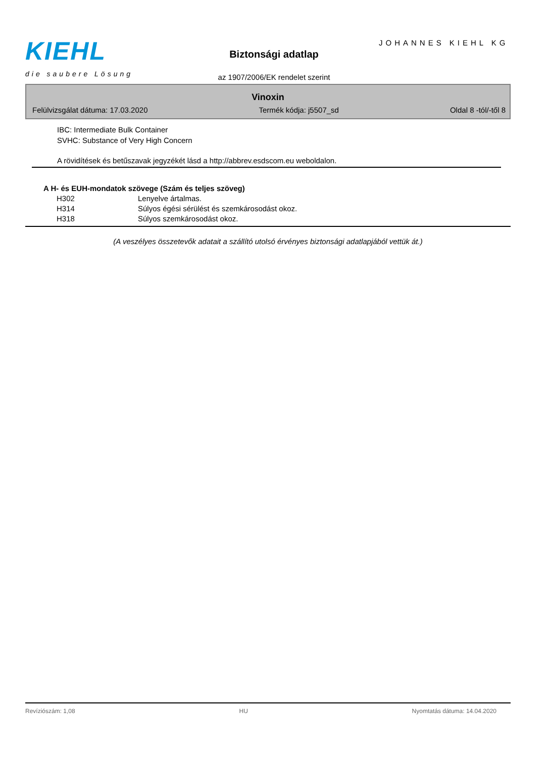KIEHL
die saubere Lösung
Biztonsági adatlap
JOHANNES KIEHL KG
az 1907/2006/EK rendelet szerint
Vinoxin
Felülvizsgálat dátuma: 17.03.2020 Termék kódja: j5507_sd Oldal 8 -tól/-től 8
IBC: Intermediate Bulk Container
SVHC: Substance of Very High Concern
A rövidítések és betűszavak jegyzékét lásd a http://abbrev.esdscom.eu weboldalon.
A H- és EUH-mondatok szövege (Szám és teljes szöveg)
| H302 | Lenyelve ártalmas. |
| H314 | Súlyos égési sérülést és szemkárosodást okoz. |
| H318 | Súlyos szemkárosodást okoz. |
(A veszélyes összetevők adatait a szállító utolsó érvényes biztonsági adatlapjából vettük át.)
Revíziószám: 1,08 HU Nyomtatás dátuma: 14.04.2020